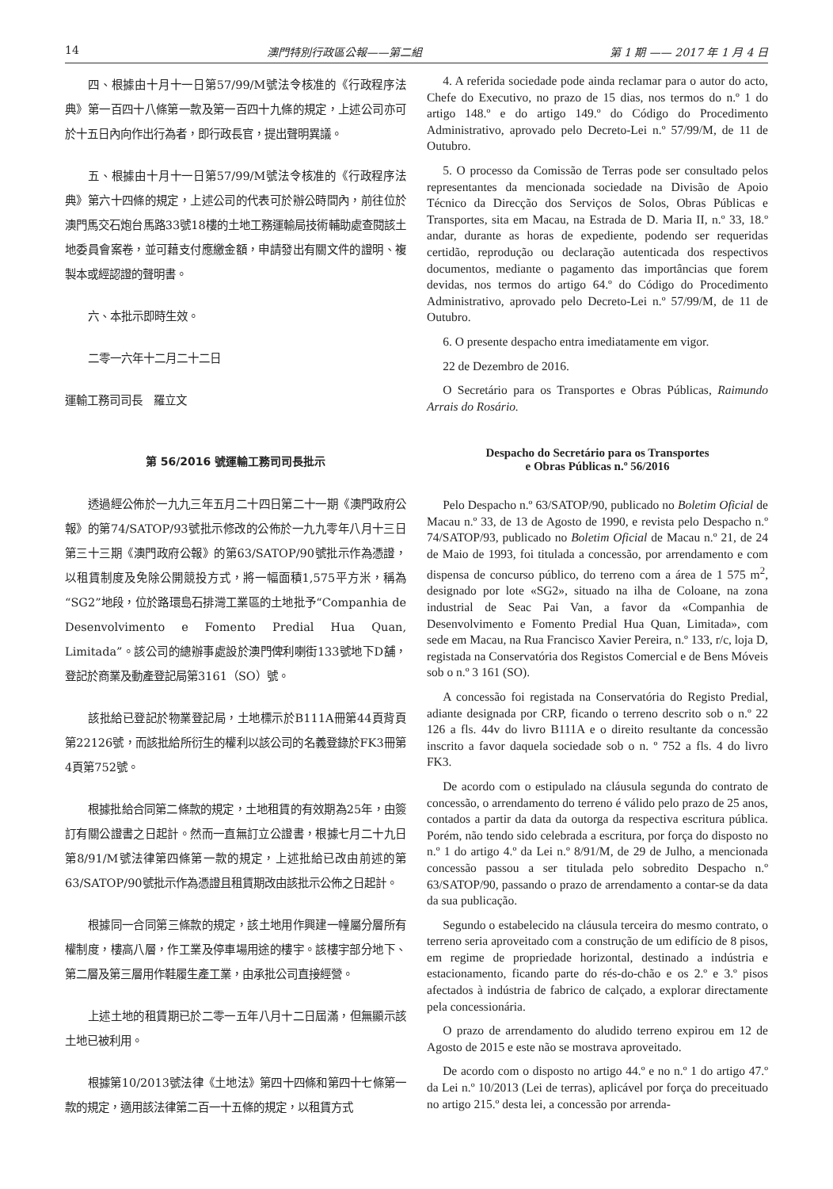14 澳門特別行政區公報——第二組 第 1 期 —— 2017 年 1 月 4 日
四、根據由十月十一日第57/99/M號法令核准的《行政程序法典》第一百四十八條第一款及第一百四十九條的規定，上述公司亦可於十五日內向作出行為者，即行政長官，提出聲明異議。
五、根據由十月十一日第57/99/M號法令核准的《行政程序法典》第六十四條的規定，上述公司的代表可於辦公時間內，前往位於澳門馬交石炮台馬路33號18樓的土地工務運輸局技術輔助處查閱該土地委員會案卷，並可藉支付應繳金額，申請發出有關文件的證明、複製本或經認證的聲明書。
六、本批示即時生效。
二零一六年十二月二十二日
運輸工務司司長　羅立文
第 56/2016 號運輸工務司司長批示
透過經公佈於一九九三年五月二十四日第二十一期《澳門政府公報》的第74/SATOP/93號批示修改的公佈於一九九零年八月十三日第三十三期《澳門政府公報》的第63/SATOP/90號批示作為憑證，以租賃制度及免除公開競投方式，將一幅面積1,575平方米，稱為“SG2”地段，位於路環島石排灣工業區的土地批予“Companhia de Desenvolvimento e Fomento Predial Hua Quan, Limitada”。該公司的總辦事處設於澳門俾利喇街133號地下D舖，登記於商業及動產登記局第3161（SO）號。
該批給已登記於物業登記局，土地標示於B111A冊第44頁背頁第22126號，而該批給所衍生的權利以該公司的名義登錄於FK3冊第4頁第752號。
根據批給合同第二條款的規定，土地租賃的有效期為25年，由簽訂有關公證書之日起計。然而一直無訂立公證書，根據七月二十九日第8/91/M號法律第四條第一款的規定，上述批給已改由前述的第63/SATOP/90號批示作為憑證且租賃期改由該批示公佈之日起計。
根據同一合同第三條款的規定，該土地用作興建一幢屬分層所有權制度，樓高八層，作工業及停車場用途的樓宇。該樓宇部分地下、第二層及第三層用作鞋履生產工業，由承批公司直接經營。
上述土地的租賃期已於二零一五年八月十二日屆滿，但無顯示該土地已被利用。
根據第10/2013號法律《土地法》第四十四條和第四十七條第一款的規定，適用該法律第二百一十五條的規定，以租賃方式
4. A referida sociedade pode ainda reclamar para o autor do acto, Chefe do Executivo, no prazo de 15 dias, nos termos do n.º 1 do artigo 148.º e do artigo 149.º do Código do Procedimento Administrativo, aprovado pelo Decreto-Lei n.º 57/99/M, de 11 de Outubro.
5. O processo da Comissão de Terras pode ser consultado pelos representantes da mencionada sociedade na Divisão de Apoio Técnico da Direcção dos Serviços de Solos, Obras Públicas e Transportes, sita em Macau, na Estrada de D. Maria II, n.º 33, 18.º andar, durante as horas de expediente, podendo ser requeridas certidão, reprodução ou declaração autenticada dos respectivos documentos, mediante o pagamento das importâncias que forem devidas, nos termos do artigo 64.º do Código do Procedimento Administrativo, aprovado pelo Decreto-Lei n.º 57/99/M, de 11 de Outubro.
6. O presente despacho entra imediatamente em vigor.
22 de Dezembro de 2016.
O Secretário para os Transportes e Obras Públicas, Raimundo Arrais do Rosário.
Despacho do Secretário para os Transportes
e Obras Públicas n.º 56/2016
Pelo Despacho n.º 63/SATOP/90, publicado no Boletim Oficial de Macau n.º 33, de 13 de Agosto de 1990, e revista pelo Despacho n.º 74/SATOP/93, publicado no Boletim Oficial de Macau n.º 21, de 24 de Maio de 1993, foi titulada a concessão, por arrendamento e com dispensa de concurso público, do terreno com a área de 1 575 m<sup>2</sup>, designado por lote «SG2», situado na ilha de Coloane, na zona industrial de Seac Pai Van, a favor da «Companhia de Desenvolvimento e Fomento Predial Hua Quan, Limitada», com sede em Macau, na Rua Francisco Xavier Pereira, n.º 133, r/c, loja D, registada na Conservatória dos Registos Comercial e de Bens Móveis sob o n.º 3 161 (SO).
A concessão foi registada na Conservatória do Registo Predial, adiante designada por CRP, ficando o terreno descrito sob o n.º 22 126 a fls. 44v do livro B111A e o direito resultante da concessão inscrito a favor daquela sociedade sob o n. º 752 a fls. 4 do livro FK3.
De acordo com o estipulado na cláusula segunda do contrato de concessão, o arrendamento do terreno é válido pelo prazo de 25 anos, contados a partir da data da outorga da respectiva escritura pública. Porém, não tendo sido celebrada a escritura, por força do disposto no n.º 1 do artigo 4.º da Lei n.º 8/91/M, de 29 de Julho, a mencionada concessão passou a ser titulada pelo sobredito Despacho n.º 63/SATOP/90, passando o prazo de arrendamento a contar-se da data da sua publicação.
Segundo o estabelecido na cláusula terceira do mesmo contrato, o terreno seria aproveitado com a construção de um edifício de 8 pisos, em regime de propriedade horizontal, destinado a indústria e estacionamento, ficando parte do rés-do-chão e os 2.º e 3.º pisos afectados à indústria de fabrico de calçado, a explorar directamente pela concessionária.
O prazo de arrendamento do aludido terreno expirou em 12 de Agosto de 2015 e este não se mostrava aproveitado.
De acordo com o disposto no artigo 44.º e no n.º 1 do artigo 47.º da Lei n.º 10/2013 (Lei de terras), aplicável por força do preceituado no artigo 215.º desta lei, a concessão por arrenda-